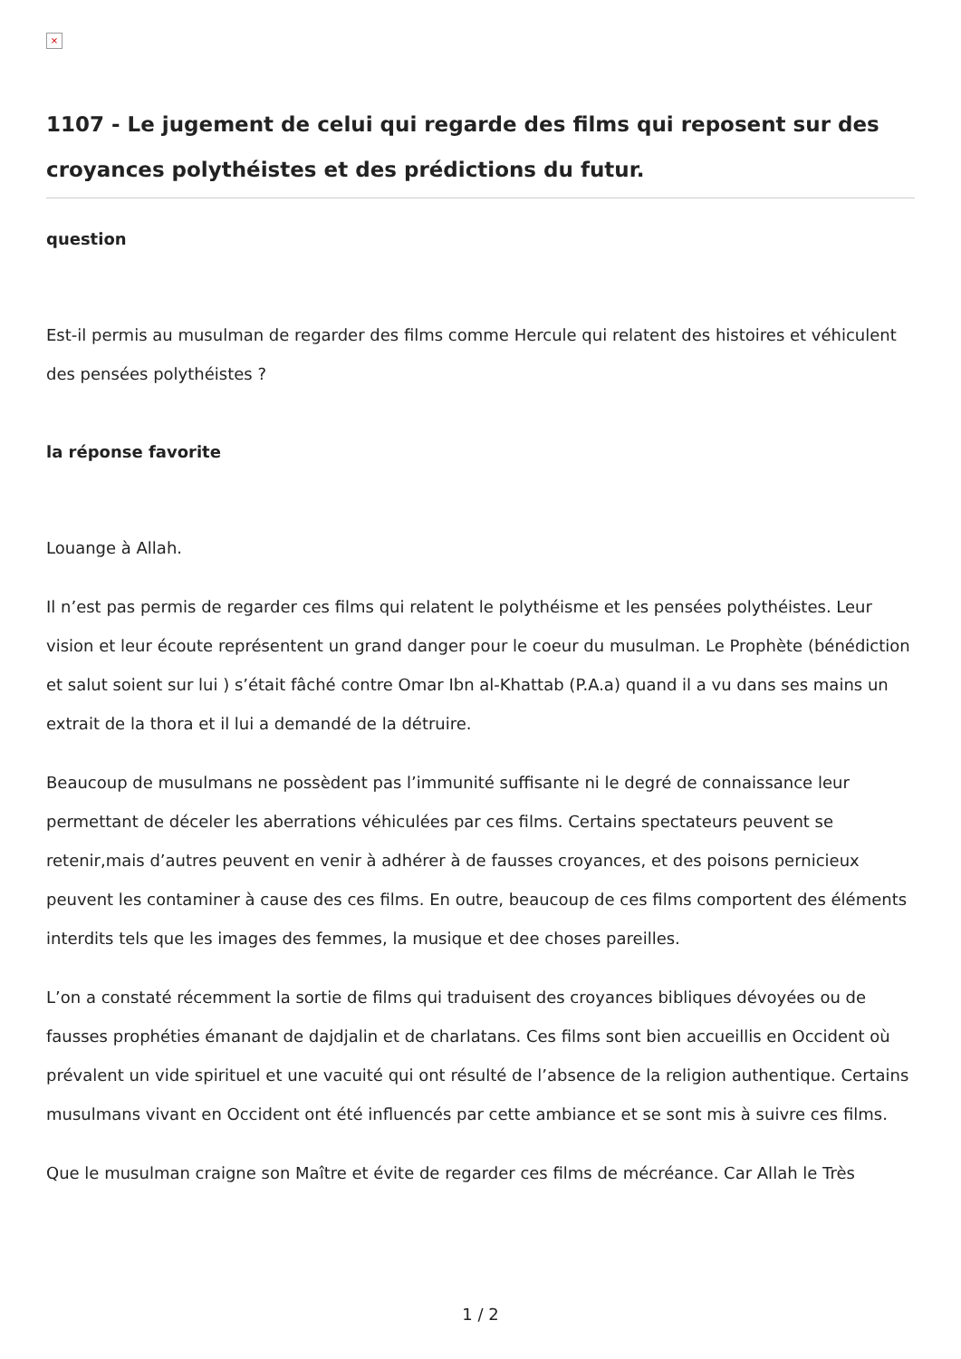×
1107 - Le jugement de celui qui regarde des films qui reposent sur des croyances polythéistes et des prédictions du futur.
question
Est-il permis au musulman de regarder des films comme Hercule qui relatent des histoires et véhiculent des pensées polythéistes ?
la réponse favorite
Louange à Allah.
Il n’est pas permis de regarder ces films qui relatent le polythéisme et les pensées polythéistes. Leur vision et leur écoute représentent un grand danger pour le coeur du musulman. Le Prophète (bénédiction et salut soient sur lui ) s’était fâché contre Omar Ibn al-Khattab (P.A.a) quand il a vu dans ses mains un extrait de la thora et il lui a demandé de la détruire.
Beaucoup de musulmans ne possèdent pas l’immunité suffisante ni le degré de connaissance leur permettant de déceler les aberrations véhiculées par ces films. Certains spectateurs peuvent se retenir,mais d’autres peuvent en venir à adhérer à de fausses croyances, et des poisons pernicieux peuvent les contaminer à cause des ces films. En outre, beaucoup de ces films comportent des éléments interdits tels que les images des femmes, la musique et dee choses pareilles.
L’on a constaté récemment la sortie de films qui traduisent des croyances bibliques dévoyées ou de fausses prophéties émanant de dajdjalin et de charlatans. Ces films sont bien accueillis en Occident où prévalent un vide spirituel et une vacuité qui ont résulté de l’absence de la religion authentique. Certains musulmans vivant en Occident ont été influencés par cette ambiance et se sont mis à suivre ces films.
Que le musulman craigne son Maître et évite de regarder ces films de mécréance. Car Allah le Très
1 / 2